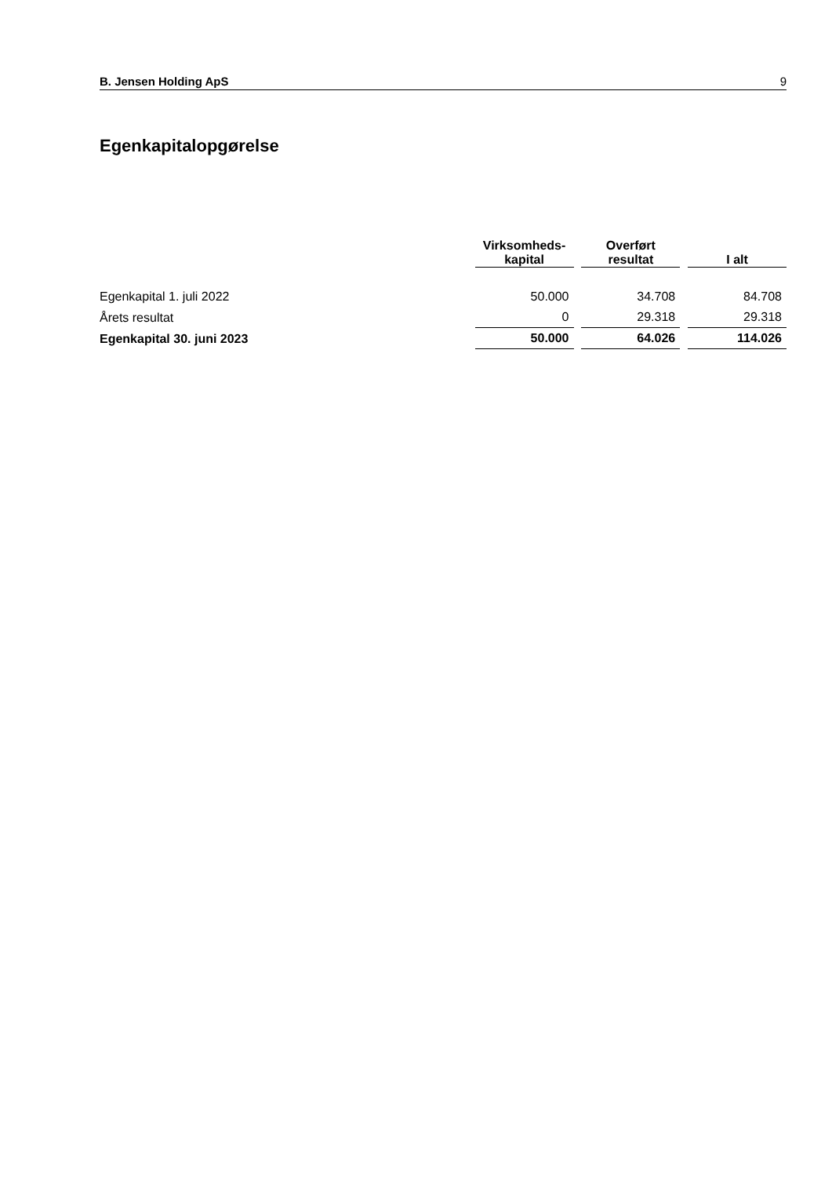B. Jensen Holding ApS 9
Egenkapitalopgørelse
| | Virksomheds- kapital | | Overført resultat | | I alt |
| --- | --- | --- | --- | --- | --- |
| Egenkapital 1. juli 2022 | 50.000 | | 34.708 | | 84.708 |
| Årets resultat | 0 | | 29.318 | | 29.318 |
| Egenkapital 30. juni 2023 | 50.000 | | 64.026 | | 114.026 |